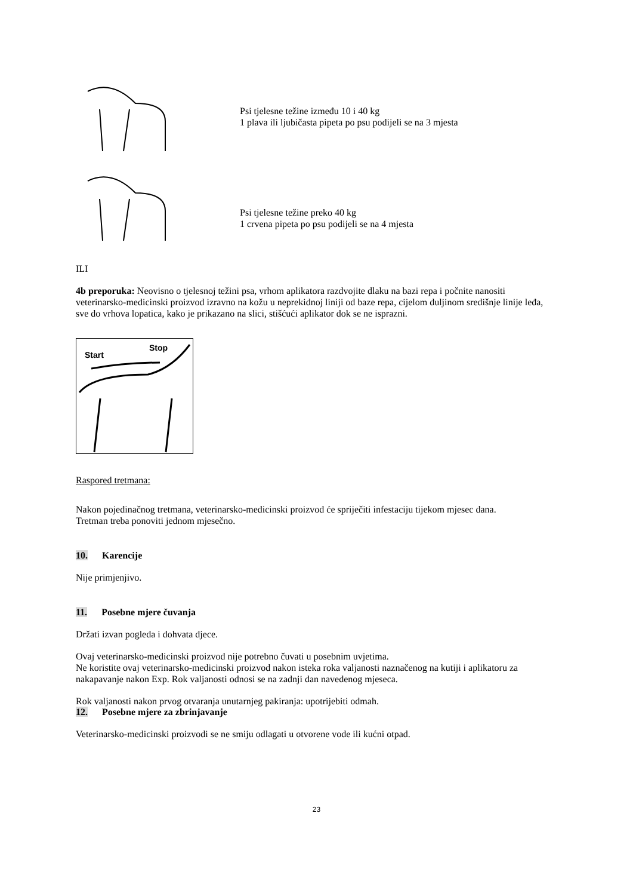Psi tjelesne težine između 10 i 40 kg
1 plava ili ljubičasta pipeta po psu podijeli se na 3 mjesta
Psi tjelesne težine preko 40 kg
1 crvena pipeta po psu podijeli se na 4 mjesta
ILI
4b preporuka: Neovisno o tjelesnoj težini psa, vrhom aplikatora razdvojite dlaku na bazi repa i počnite nanositi veterinarsko-medicinski proizvod izravno na kožu u neprekidnoj liniji od baze repa, cijelom duljinom središnje linije leđa, sve do vrhova lopatica, kako je prikazano na slici, stišćući aplikator dok se ne isprazni.
Start
Stop
Raspored tretmana:
Nakon pojedinačnog tretmana, veterinarsko-medicinski proizvod će spriječiti infestaciju tijekom mjesec dana.
Tretman treba ponoviti jednom mjesečno.
10. Karencije
Nije primjenjivo.
11. Posebne mjere čuvanja
Držati izvan pogleda i dohvata djece.
Ovaj veterinarsko-medicinski proizvod nije potrebno čuvati u posebnim uvjetima.
Ne koristite ovaj veterinarsko-medicinski proizvod nakon isteka roka valjanosti naznačenog na kutiji i aplikatoru za nakapavanje nakon Exp. Rok valjanosti odnosi se na zadnji dan navedenog mjeseca.
Rok valjanosti nakon prvog otvaranja unutarnjeg pakiranja: upotrijebiti odmah.
12. Posebne mjere za zbrinjavanje
Veterinarsko-medicinski proizvodi se ne smiju odlagati u otvorene vode ili kućni otpad.
23